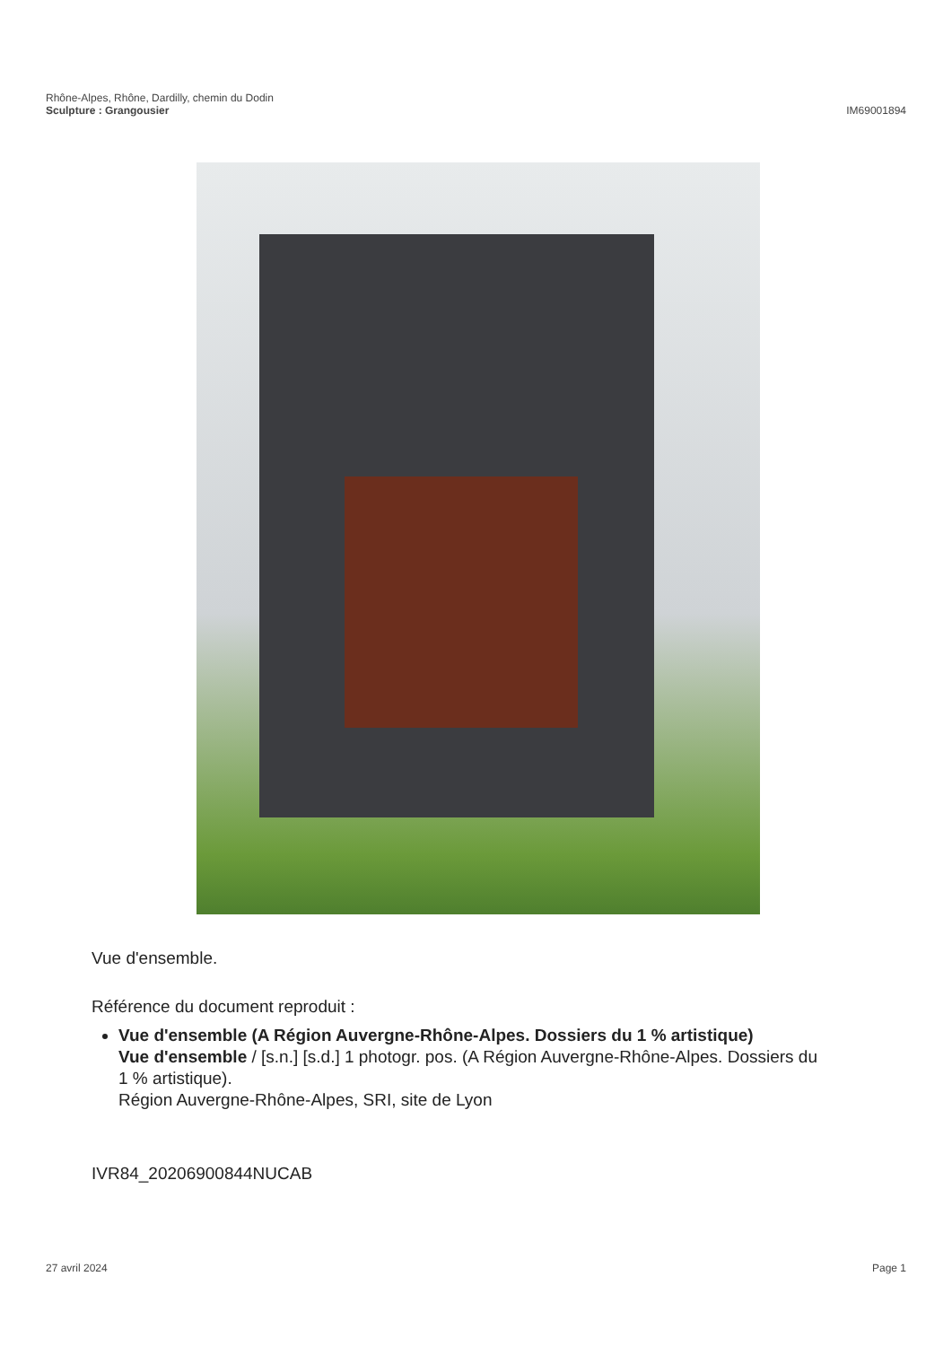Rhône-Alpes, Rhône, Dardilly, chemin du Dodin
Sculpture : Grangousier IM69001894
Vue d'ensemble.
Référence du document reproduit :
Vue d'ensemble (A Région Auvergne-Rhône-Alpes. Dossiers du 1 % artistique)
Vue d'ensemble / [s.n.] [s.d.] 1 photogr. pos. (A Région Auvergne-Rhône-Alpes. Dossiers du 1 % artistique).
Région Auvergne-Rhône-Alpes, SRI, site de Lyon
IVR84_20206900844NUCAB
27 avril 2024 Page 1